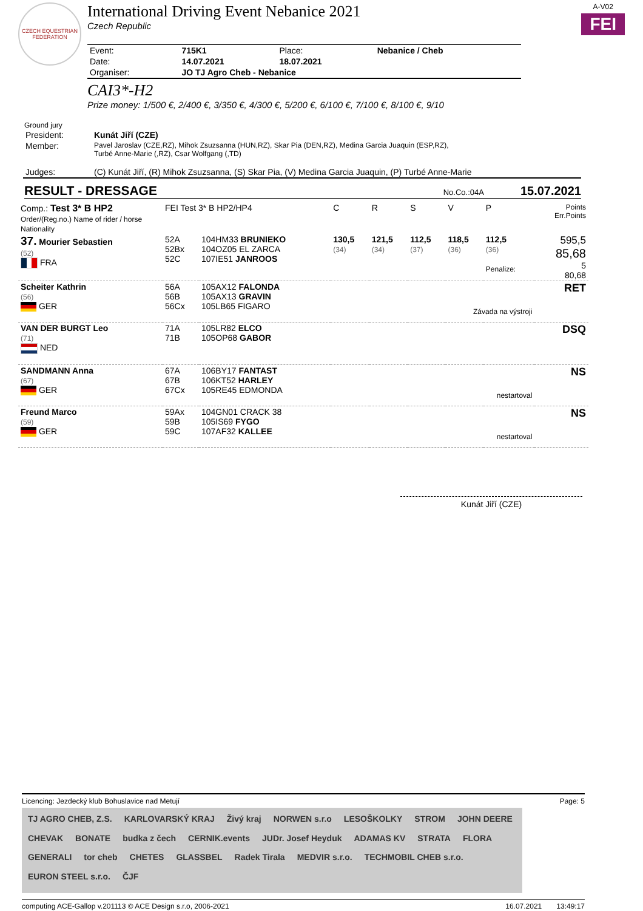CZECH EQUESTRIAN FEDERATION
International Driving Event Nebanice 2021
Czech Republic
| Event: | 715K1 | Place: | Nebanice / Cheb |
| Date: | 14.07.2021 | 18.07.2021 | |
| Organiser: | JO TJ Agro Cheb - Nebanice | | |
CAI3*-H2
Prize money: 1/500 €, 2/400 €, 3/350 €, 4/300 €, 5/200 €, 6/100 €, 7/100 €, 8/100 €, 9/10
A-V02
FEI
Ground jury
| President: | Kunát Jiří (CZE) |
| Member: | Pavel Jaroslav (CZE,RZ), Mihok Zsuzsanna (HUN,RZ), Skar Pia (DEN,RZ), Medina Garcia Juaquin (ESP,RZ), Turbé Anne-Marie (,RZ), Csar Wolfgang (,TD) |
| Judges: | (C) Kunát Jiří, (R) Mihok Zsuzsanna, (S) Skar Pia, (V) Medina Garcia Juaquin, (P) Turbé Anne-Marie |
RESULT - DRESSAGE No.Co.:04A 15.07.2021
| Comp.: Test 3* B HP2 Order/(Reg.no.) Name of rider / horse Nationality | FEI Test 3* B HP2/HP4 | | C | R | S | V | P | Points Err.Points |
| 37. Mourier Sebastien (52) FRA | 52A 52Bx 52C | 104HM33 BRUNIEKO 104OZ05 EL ZARCA 107IE51 JANROOS | 130,5 (34) | 121,5 (34) | 112,5 (37) | 118,5 (36) | 112,5 (36) Penalize: | 595,5 85,68 5 80,68 |
| Scheiter Kathrin (56) GER | 56A 56B 56Cx | 105AX12 FALONDA 105AX13 GRAVIN 105LB65 FIGARO | Závada na výstroji | | | | | RET |
| VAN DER BURGT Leo (71) NED | 71A 71B | 105LR82 ELCO 105OP68 GABOR | | | | | | DSQ |
| SANDMANN Anna (67) GER | 67A 67B 67Cx | 106BY17 FANTAST 106KT52 HARLEY 105RE45 EDMONDA | nestartoval | | | | | NS |
| Freund Marco (59) GER | 59Ax 59B 59C | 104GN01 CRACK 38 105IS69 FYGO 107AF32 KALLEE | nestartoval | | | | | NS |
Kunát Jiří (CZE)
Licencing: Jezdecký klub Bohuslavice nad Metují Page: 5
TJ AGRO CHEB, Z.S. KARLOVARSKÝ KRAJ Živý kraj NORWEN s.r.o LESOŠKOLKY STROM JOHN DEERE CHEVAK BONATE budka z čech CERNIK.events JUDr. Josef Heyduk ADAMAS KV STRATA FLORA GENERALI tor cheb CHETES GLASSBEL Radek Tirala MEDVIR s.r.o. TECHMOBIL CHEB s.r.o. EURON STEEL s.r.o. ČJF
computing ACE-Gallop v.201113 © ACE Design s.r.o, 2006-2021 16.07.2021 13:49:17